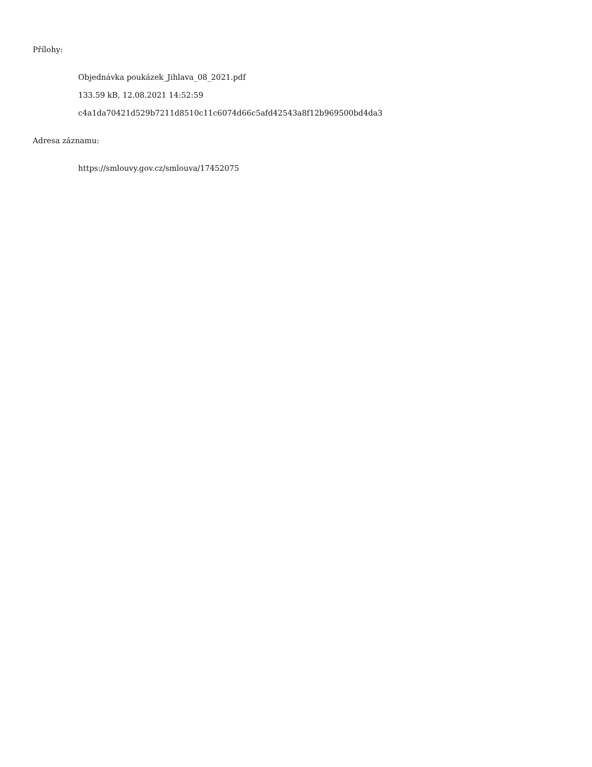Přílohy:
Objednávka poukázek_Jihlava_08_2021.pdf
133.59 kB, 12.08.2021 14:52:59
c4a1da70421d529b7211d8510c11c6074d66c5afd42543a8f12b969500bd4da3
Adresa záznamu:
https://smlouvy.gov.cz/smlouva/17452075